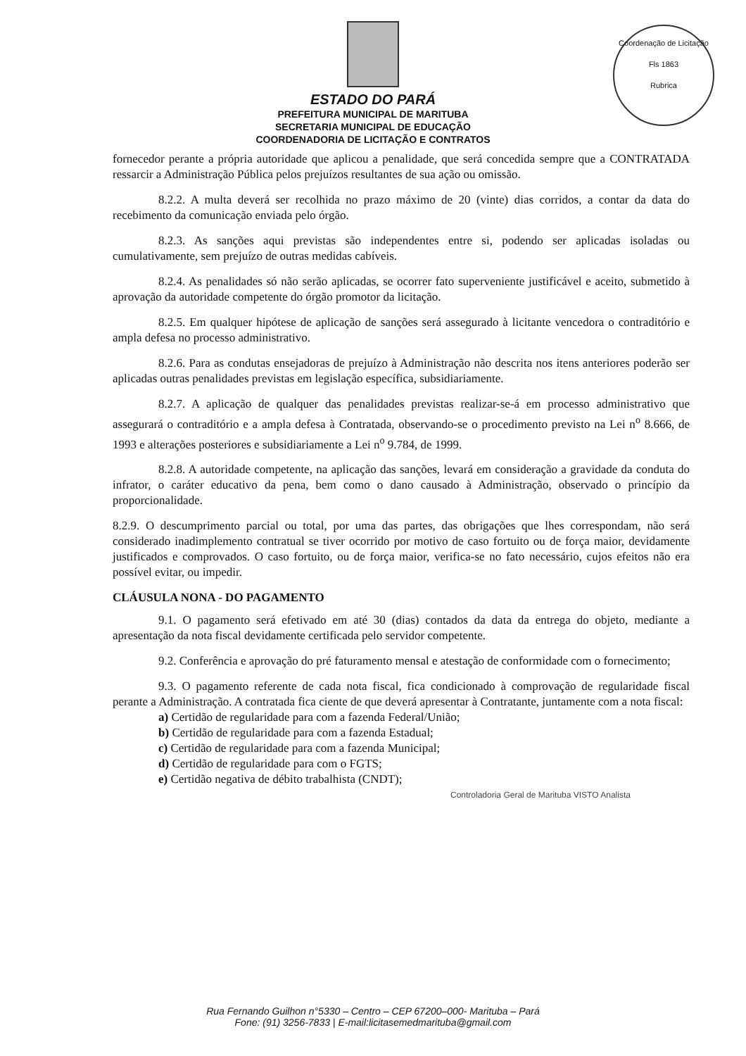Coordenação de Licitação
Fls 1863
Rubrica
ESTADO DO PARÁ
PREFEITURA MUNICIPAL DE MARITUBA
SECRETARIA MUNICIPAL DE EDUCAÇÃO
COORDENADORIA DE LICITAÇÃO E CONTRATOS
fornecedor perante a própria autoridade que aplicou a penalidade, que será concedida sempre que a CONTRATADA ressarcir a Administração Pública pelos prejuízos resultantes de sua ação ou omissão.
8.2.2. A multa deverá ser recolhida no prazo máximo de 20 (vinte) dias corridos, a contar da data do recebimento da comunicação enviada pelo órgão.
8.2.3. As sanções aqui previstas são independentes entre si, podendo ser aplicadas isoladas ou cumulativamente, sem prejuízo de outras medidas cabíveis.
8.2.4. As penalidades só não serão aplicadas, se ocorrer fato superveniente justificável e aceito, submetido à aprovação da autoridade competente do órgão promotor da licitação.
8.2.5. Em qualquer hipótese de aplicação de sanções será assegurado à licitante vencedora o contraditório e ampla defesa no processo administrativo.
8.2.6. Para as condutas ensejadoras de prejuízo à Administração não descrita nos itens anteriores poderão ser aplicadas outras penalidades previstas em legislação específica, subsidiariamente.
8.2.7. A aplicação de qualquer das penalidades previstas realizar-se-á em processo administrativo que assegurará o contraditório e a ampla defesa à Contratada, observando-se o procedimento previsto na Lei n<sup>o</sup> 8.666, de 1993 e alterações posteriores e subsidiariamente a Lei n<sup>o</sup> 9.784, de 1999.
8.2.8. A autoridade competente, na aplicação das sanções, levará em consideração a gravidade da conduta do infrator, o caráter educativo da pena, bem como o dano causado à Administração, observado o princípio da proporcionalidade.
8.2.9. O descumprimento parcial ou total, por uma das partes, das obrigações que lhes correspondam, não será considerado inadimplemento contratual se tiver ocorrido por motivo de caso fortuito ou de força maior, devidamente justificados e comprovados. O caso fortuito, ou de força maior, verifica-se no fato necessário, cujos efeitos não era possível evitar, ou impedir.
CLÁUSULA NONA - DO PAGAMENTO
9.1. O pagamento será efetivado em até 30 (dias) contados da data da entrega do objeto, mediante a apresentação da nota fiscal devidamente certificada pelo servidor competente.
9.2. Conferência e aprovação do pré faturamento mensal e atestação de conformidade com o fornecimento;
9.3. O pagamento referente de cada nota fiscal, fica condicionado à comprovação de regularidade fiscal perante a Administração. A contratada fica ciente de que deverá apresentar à Contratante, juntamente com a nota fiscal:
a) Certidão de regularidade para com a fazenda Federal/União;
b) Certidão de regularidade para com a fazenda Estadual;
c) Certidão de regularidade para com a fazenda Municipal;
d) Certidão de regularidade para com o FGTS;
e) Certidão negativa de débito trabalhista (CNDT);
Controladoria Geral de Marituba VISTO Analista
Rua Fernando Guilhon n°5330 – Centro – CEP 67200–000- Marituba – Pará
Fone: (91) 3256-7833 | E-mail:licitasemedmarituba@gmail.com